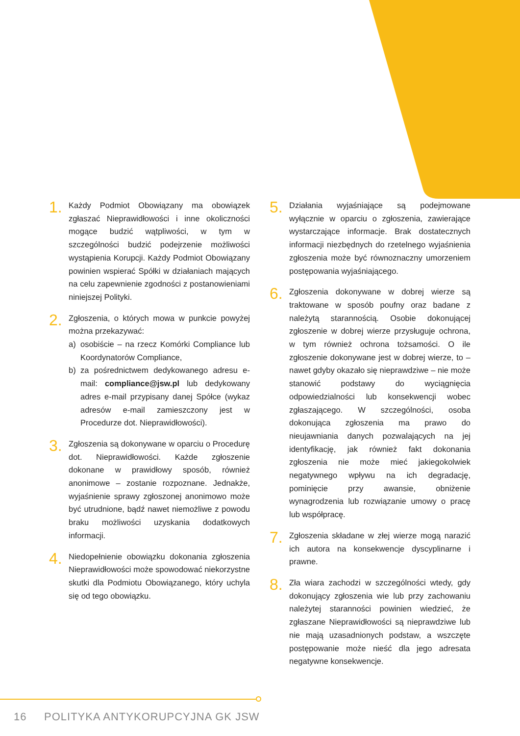1.
Każdy Podmiot Obowiązany ma obowiązek zgłaszać Nieprawidłowości i inne okoliczności mogące budzić wątpliwości, w tym w szczególności budzić podejrzenie możliwości wystąpienia Korupcji. Każdy Podmiot Obowiązany powinien wspierać Spółki w działaniach mających na celu zapewnienie zgodności z postanowieniami niniejszej Polityki.
2.
Zgłoszenia, o których mowa w punkcie powyżej można przekazywać:
a) osobiście – na rzecz Komórki Compliance lub Koordynatorów Compliance,
b) za pośrednictwem dedykowanego adresu e-mail: compliance@jsw.pl lub dedykowany adres e-mail przypisany danej Spółce (wykaz adresów e-mail zamieszczony jest w Procedurze dot. Nieprawidłowości).
3.
Zgłoszenia są dokonywane w oparciu o Procedurę dot. Nieprawidłowości. Każde zgłoszenie dokonane w prawidłowy sposób, również anonimowe – zostanie rozpoznane. Jednakże, wyjaśnienie sprawy zgłoszonej anonimowo może być utrudnione, bądź nawet niemożliwe z powodu braku możliwości uzyskania dodatkowych informacji.
4.
Niedopełnienie obowiązku dokonania zgłoszenia Nieprawidłowości może spowodować niekorzystne skutki dla Podmiotu Obowiązanego, który uchyla się od tego obowiązku.
5.
Działania wyjaśniające są podejmowane wyłącznie w oparciu o zgłoszenia, zawierające wystarczające informacje. Brak dostatecznych informacji niezbędnych do rzetelnego wyjaśnienia zgłoszenia może być równoznaczny umorzeniem postępowania wyjaśniającego.
6.
Zgłoszenia dokonywane w dobrej wierze są traktowane w sposób poufny oraz badane z należytą starannością. Osobie dokonującej zgłoszenie w dobrej wierze przysługuje ochrona, w tym również ochrona tożsamości. O ile zgłoszenie dokonywane jest w dobrej wierze, to – nawet gdyby okazało się nieprawdziwe – nie może stanowić podstawy do wyciągnięcia odpowiedzialności lub konsekwencji wobec zgłaszającego. W szczególności, osoba dokonująca zgłoszenia ma prawo do nieujawniania danych pozwalających na jej identyfikację, jak również fakt dokonania zgłoszenia nie może mieć jakiegokolwiek negatywnego wpływu na ich degradację, pominięcie przy awansie, obniżenie wynagrodzenia lub rozwiązanie umowy o pracę lub współpracę.
7.
Zgłoszenia składane w złej wierze mogą narazić ich autora na konsekwencje dyscyplinarne i prawne.
8.
Zła wiara zachodzi w szczególności wtedy, gdy dokonujący zgłoszenia wie lub przy zachowaniu należytej staranności powinien wiedzieć, że zgłaszane Nieprawidłowości są nieprawdziwe lub nie mają uzasadnionych podstaw, a wszczęte postępowanie może nieść dla jego adresata negatywne konsekwencje.
16 POLITYKA ANTYKORUPCYJNA GK JSW